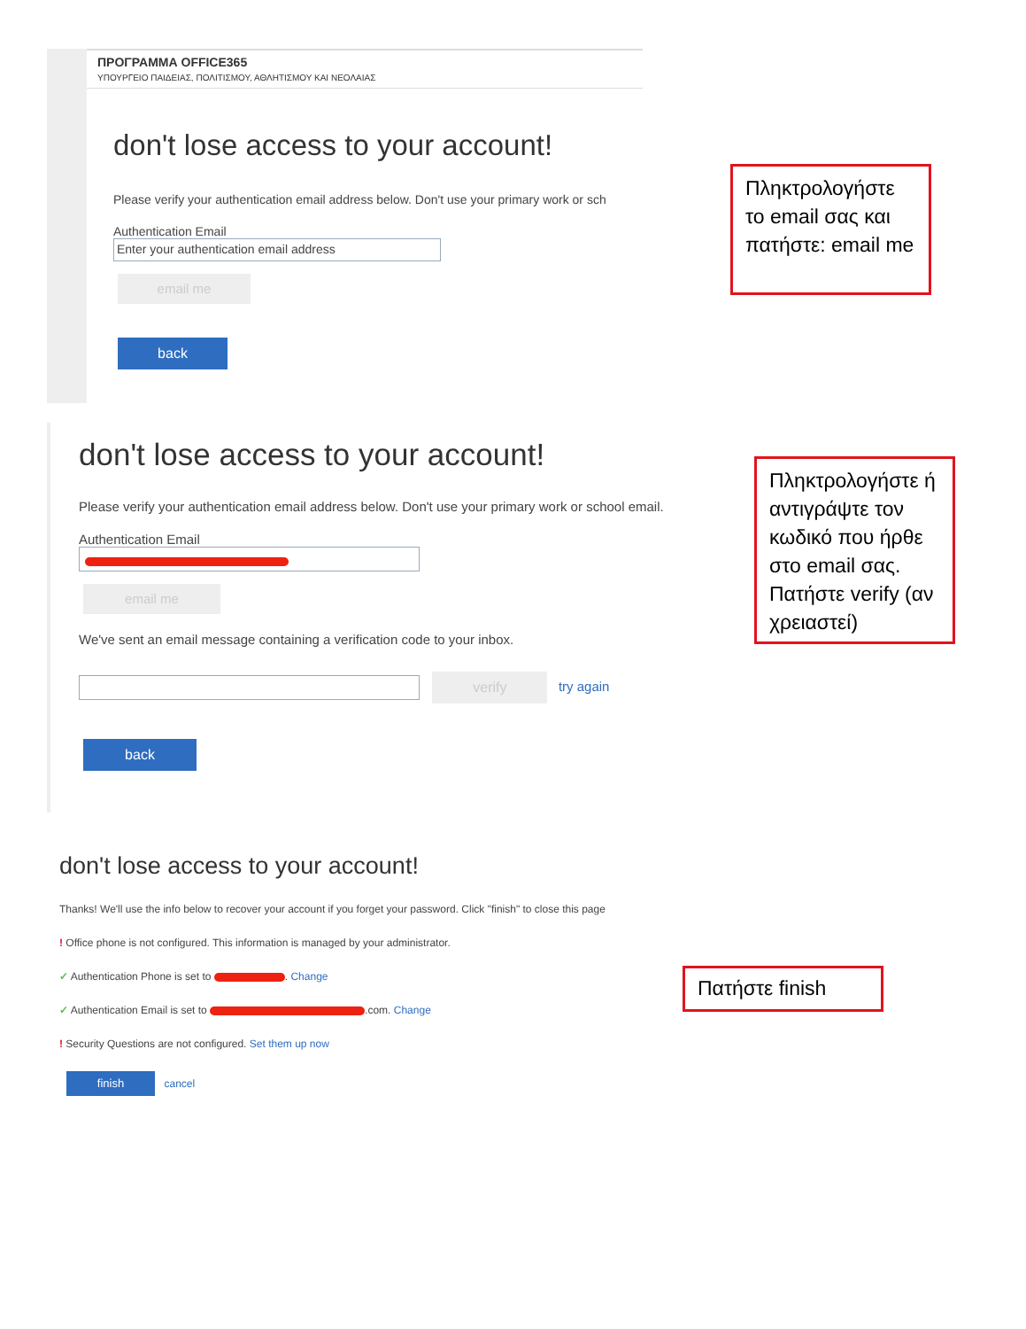ΠΡΟΓΡΑΜΜΑ OFFICE365
ΥΠΟΥΡΓΕΙΟ ΠΑΙΔΕΙΑΣ, ΠΟΛΙΤΙΣΜΟΥ, ΑΘΛΗΤΙΣΜΟΥ ΚΑΙ ΝΕΟΛΑΙΑΣ
don't lose access to your account!
Please verify your authentication email address below. Don't use your primary work or sch
Authentication Email
Enter your authentication email address
email me
back
Πληκτρολογήστε το email σας και πατήστε: email me
don't lose access to your account!
Please verify your authentication email address below. Don't use your primary work or school email.
Authentication Email
email me
We've sent an email message containing a verification code to your inbox.
verify try again
back
Πληκτρολογήστε ή αντιγράψτε τον κωδικό που ήρθε στο email σας. Πατήστε verify (αν χρειαστεί)
don't lose access to your account!
Thanks! We'll use the info below to recover your account if you forget your password. Click "finish" to close this page
! Office phone is not configured. This information is managed by your administrator.
✓ Authentication Phone is set to . Change
✓ Authentication Email is set to .com. Change
! Security Questions are not configured. Set them up now
finish cancel
Πατήστε finish